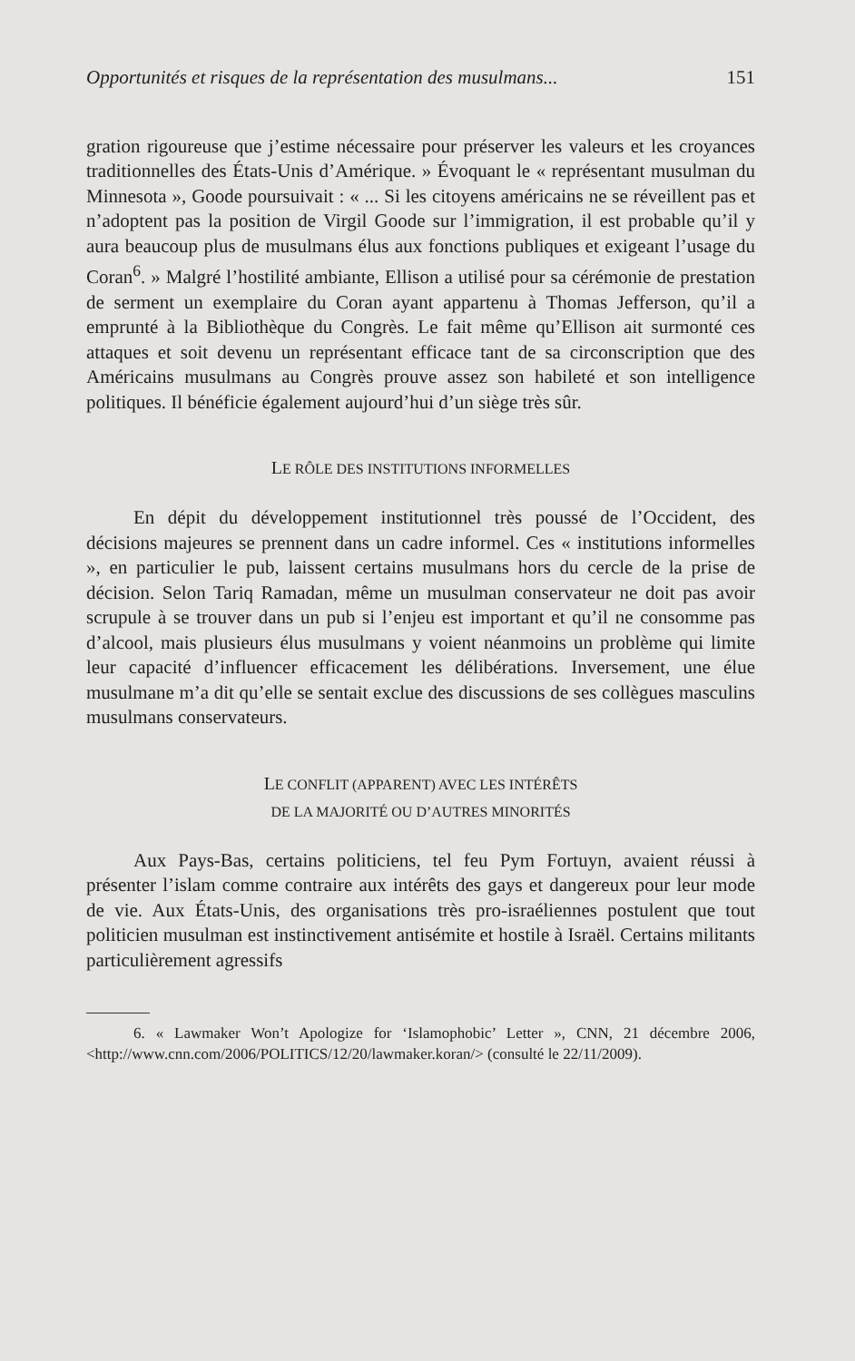Opportunités et risques de la représentation des musulmans... 151
gration rigoureuse que j’estime nécessaire pour préserver les valeurs et les croyances traditionnelles des États-Unis d’Amérique. » Évoquant le « représentant musulman du Minnesota », Goode poursuivait : « ... Si les citoyens américains ne se réveillent pas et n’adoptent pas la position de Virgil Goode sur l’immigration, il est probable qu’il y aura beaucoup plus de musulmans élus aux fonctions publiques et exigeant l’usage du Coran<sup>6</sup>. » Malgré l’hostilité ambiante, Ellison a utilisé pour sa cérémonie de prestation de serment un exemplaire du Coran ayant appartenu à Thomas Jefferson, qu’il a emprunté à la Bibliothèque du Congrès. Le fait même qu’Ellison ait surmonté ces attaques et soit devenu un représentant efficace tant de sa circonscription que des Américains musulmans au Congrès prouve assez son habileté et son intelligence politiques. Il bénéficie également aujourd’hui d’un siège très sûr.
LE RÔLE DES INSTITUTIONS INFORMELLES
En dépit du développement institutionnel très poussé de l’Occident, des décisions majeures se prennent dans un cadre informel. Ces « institutions informelles », en particulier le pub, laissent certains musulmans hors du cercle de la prise de décision. Selon Tariq Ramadan, même un musulman conservateur ne doit pas avoir scrupule à se trouver dans un pub si l’enjeu est important et qu’il ne consomme pas d’alcool, mais plusieurs élus musulmans y voient néanmoins un problème qui limite leur capacité d’influencer efficacement les délibérations. Inversement, une élue musulmane m’a dit qu’elle se sentait exclue des discussions de ses collègues masculins musulmans conservateurs.
LE CONFLIT (APPARENT) AVEC LES INTÉRÊTS
DE LA MAJORITÉ OU D’AUTRES MINORITÉS
Aux Pays-Bas, certains politiciens, tel feu Pym Fortuyn, avaient réussi à présenter l’islam comme contraire aux intérêts des gays et dangereux pour leur mode de vie. Aux États-Unis, des organisations très pro-israéliennes postulent que tout politicien musulman est instinctivement antisémite et hostile à Israël. Certains militants particulièrement agressifs
6. « Lawmaker Won’t Apologize for ‘Islamophobic’ Letter », CNN, 21 décembre 2006, <http://www.cnn.com/2006/POLITICS/12/20/lawmaker.koran/> (consulté le 22/11/2009).